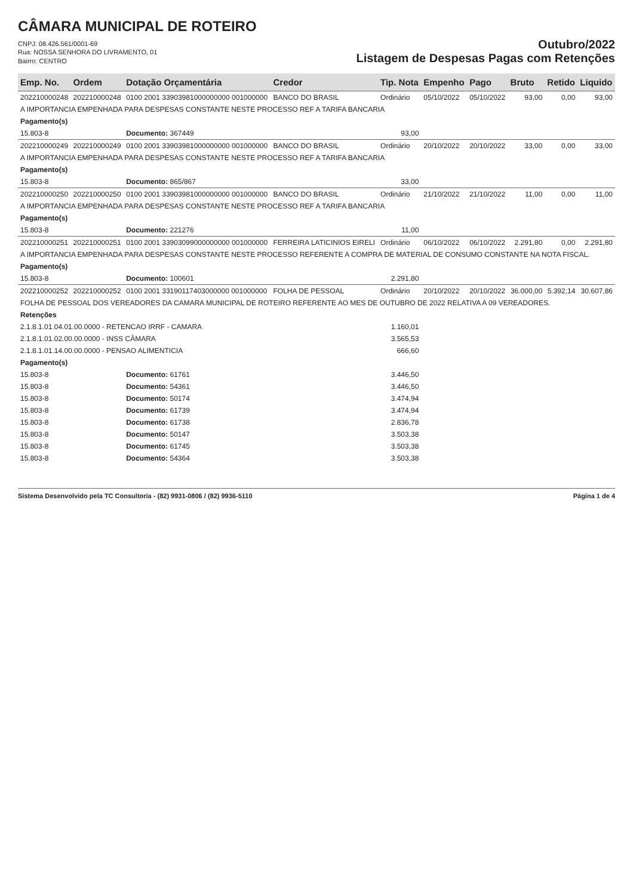CÂMARA MUNICIPAL DE ROTEIRO
CNPJ: 08.426.561/0001-69
Rua: NOSSA SENHORA DO LIVRAMENTO, 01
Bairro: CENTRO
Outubro/2022
Listagem de Despesas Pagas com Retenções
| Emp. No. | Ordem | Dotação Orçamentária | Credor | Tip. Nota | Empenho | Pago | Bruto | Retido | Liquido |
| --- | --- | --- | --- | --- | --- | --- | --- | --- | --- |
| 202210000248 | 202210000248 | 0100 2001 33903981000000000 001000000 | BANCO DO BRASIL | Ordinário | 05/10/2022 | 05/10/2022 | 93,00 | 0,00 | 93,00 |
| A IMPORTANCIA EMPENHADA PARA DESPESAS CONSTANTE NESTE PROCESSO REF A TARIFA BANCARIA | | | | | | | | | |
| Pagamento(s) | | | | | | | | | |
| 15.803-8 | | Documento: 367449 | | 93,00 | | | | | |
| 202210000249 | 202210000249 | 0100 2001 33903981000000000 001000000 | BANCO DO BRASIL | Ordinário | 20/10/2022 | 20/10/2022 | 33,00 | 0,00 | 33,00 |
| A IMPORTANCIA EMPENHADA PARA DESPESAS CONSTANTE NESTE PROCESSO REF A TARIFA BANCARIA | | | | | | | | | |
| Pagamento(s) | | | | | | | | | |
| 15.803-8 | | Documento: 865/867 | | 33,00 | | | | | |
| 202210000250 | 202210000250 | 0100 2001 33903981000000000 001000000 | BANCO DO BRASIL | Ordinário | 21/10/2022 | 21/10/2022 | 11,00 | 0,00 | 11,00 |
| A IMPORTANCIA EMPENHADA PARA DESPESAS CONSTANTE NESTE PROCESSO REF A TARIFA BANCARIA | | | | | | | | | |
| Pagamento(s) | | | | | | | | | |
| 15.803-8 | | Documento: 221276 | | 11,00 | | | | | |
| 202210000251 | 202210000251 | 0100 2001 33903099000000000 001000000 | FERREIRA LATICINIOS EIRELI | Ordinário | 06/10/2022 | 06/10/2022 | 2.291,80 | 0,00 | 2.291,80 |
| A IMPORTANCIA EMPENHADA PARA DESPESAS CONSTANTE NESTE PROCESSO REFERENTE A COMPRA DE MATERIAL DE CONSUMO CONSTANTE NA NOTA FISCAL. | | | | | | | | | |
| Pagamento(s) | | | | | | | | | |
| 15.803-8 | | Documento: 100601 | | 2.291,80 | | | | | |
| 202210000252 | 202210000252 | 0100 2001 33190117403000000 001000000 | FOLHA DE PESSOAL | Ordinário | 20/10/2022 | 20/10/2022 | 36.000,00 | 5.392,14 | 30.607,86 |
| FOLHA DE PESSOAL DOS VEREADORES DA CAMARA MUNICIPAL DE ROTEIRO REFERENTE AO MES DE OUTUBRO DE 2022 RELATIVA A 09 VEREADORES. | | | | | | | | | |
| Retenções | | | | | | | | | |
| 2.1.8.1.01.04.01.00.0000 - RETENCAO IRRF - CAMARA | | | | 1.160,01 | | | | | |
| 2.1.8.1.01.02.00.00.0000 - INSS CÂMARA | | | | 3.565,53 | | | | | |
| 2.1.8.1.01.14.00.00.0000 - PENSAO ALIMENTICIA | | | | 666,60 | | | | | |
| Pagamento(s) | | | | | | | | | |
| 15.803-8 | | Documento: 61761 | | 3.446,50 | | | | | |
| 15.803-8 | | Documento: 54361 | | 3.446,50 | | | | | |
| 15.803-8 | | Documento: 50174 | | 3.474,94 | | | | | |
| 15.803-8 | | Documento: 61739 | | 3.474,94 | | | | | |
| 15.803-8 | | Documento: 61738 | | 2.836,78 | | | | | |
| 15.803-8 | | Documento: 50147 | | 3.503,38 | | | | | |
| 15.803-8 | | Documento: 61745 | | 3.503,38 | | | | | |
| 15.803-8 | | Documento: 54364 | | 3.503,38 | | | | | |
Sistema Desenvolvido pela TC Consultoria - (82) 9931-0806 / (82) 9936-5110 Página 1 de 4